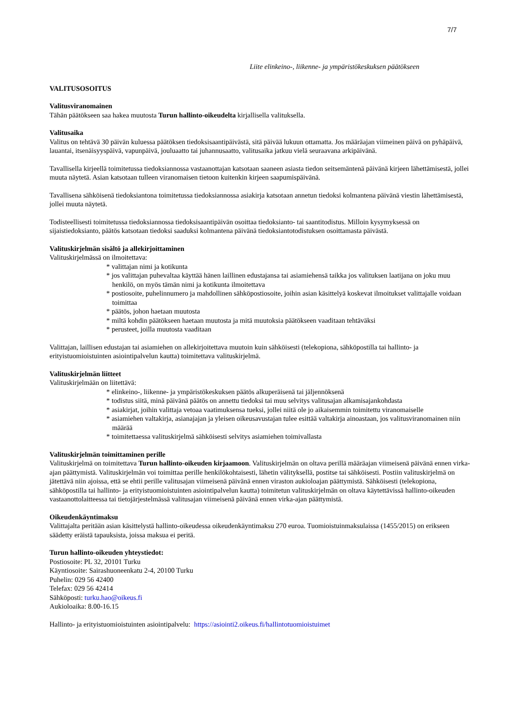7/7
Liite elinkeino-, liikenne- ja ympäristökeskuksen päätökseen
VALITUSOSOITUS
Valitusviranomainen
Tähän päätökseen saa hakea muutosta Turun hallinto-oikeudelta kirjallisella valituksella.
Valitusaika
Valitus on tehtävä 30 päivän kuluessa päätöksen tiedoksisaantipäivästä, sitä päivää lukuun ottamatta. Jos määräajan viimeinen päivä on pyhäpäivä, lauantai, itsenäisyyspäivä, vapunpäivä, jouluaatto tai juhannusaatto, valitusaika jatkuu vielä seuraavana arkipäivänä.
Tavallisella kirjeellä toimitetussa tiedoksiannossa vastaanottajan katsotaan saaneen asiasta tiedon seitsemäntenä päivänä kirjeen lähettämisestä, jollei muuta näytetä. Asian katsotaan tulleen viranomaisen tietoon kuitenkin kirjeen saapumispäivänä.
Tavallisena sähköisenä tiedoksiantona toimitetussa tiedoksiannossa asiakirja katsotaan annetun tiedoksi kolmantena päivänä viestin lähettämisestä, jollei muuta näytetä.
Todisteellisesti toimitetussa tiedoksiannossa tiedoksisaantipäivän osoittaa tiedoksianto- tai saantitodistus. Milloin kysymyksessä on sijaistiedoksianto, päätös katsotaan tiedoksi saaduksi kolmantena päivänä tiedoksiantotodistuksen osoittamasta päivästä.
Valituskirjelmän sisältö ja allekirjoittaminen
Valituskirjelmässä on ilmoitettava:
* valittajan nimi ja kotikunta
* jos valittajan puhevaltaa käyttää hänen laillinen edustajansa tai asiamiehensä taikka jos valituksen laatijana on joku muu henkilö, on myös tämän nimi ja kotikunta ilmoitettava
* postiosoite, puhelinnumero ja mahdollinen sähköpostiosoite, joihin asian käsittelyä koskevat ilmoitukset valittajalle voidaan toimittaa
* päätös, johon haetaan muutosta
* miltä kohdin päätökseen haetaan muutosta ja mitä muutoksia päätökseen vaaditaan tehtäväksi
* perusteet, joilla muutosta vaaditaan
Valittajan, laillisen edustajan tai asiamiehen on allekirjoitettava muutoin kuin sähköisesti (telekopiona, sähköpostilla tai hallinto- ja erityistuomioistuinten asiointipalvelun kautta) toimitettava valituskirjelmä.
Valituskirjelmän liitteet
Valituskirjelmään on liitettävä:
* elinkeino-, liikenne- ja ympäristökeskuksen päätös alkuperäisenä tai jäljennöksenä
* todistus siitä, minä päivänä päätös on annettu tiedoksi tai muu selvitys valitusajan alkamisajankohdasta
* asiakirjat, joihin valittaja vetoaa vaatimuksensa tueksi, jollei niitä ole jo aikaisemmin toimitettu viranomaiselle
* asiamiehen valtakirja, asianajajan ja yleisen oikeusavustajan tulee esittää valtakirja ainoastaan, jos valitusviranomainen niin määrää
* toimitettaessa valituskirjelmä sähköisesti selvitys asiamiehen toimivallasta
Valituskirjelmän toimittaminen perille
Valituskirjelmä on toimitettava Turun hallinto-oikeuden kirjaamoon. Valituskirjelmän on oltava perillä määräajan viimeisenä päivänä ennen virka-ajan päättymistä. Valituskirjelmän voi toimittaa perille henkilökohtaisesti, lähetin välityksellä, postitse tai sähköisesti. Postiin valituskirjelmä on jätettävä niin ajoissa, että se ehtii perille valitusajan viimeisenä päivänä ennen viraston aukioloajan päättymistä. Sähköisesti (telekopiona, sähköpostilla tai hallinto- ja erityistuomioistuinten asiointipalvelun kautta) toimitetun valituskirjelmän on oltava käytettävissä hallinto-oikeuden vastaanottolaitteessa tai tietojärjestelmässä valitusajan viimeisenä päivänä ennen virka-ajan päättymistä.
Oikeudenkäyntimaksu
Valittajalta peritään asian käsittelystä hallinto-oikeudessa oikeudenkäyntimaksu 270 euroa. Tuomioistuinmaksulaissa (1455/2015) on erikseen säädetty eräistä tapauksista, joissa maksua ei peritä.
Turun hallinto-oikeuden yhteystiedot:
Postiosoite: PL 32, 20101 Turku
Käyntiosoite: Sairashuoneenkatu 2-4, 20100 Turku
Puhelin: 029 56 42400
Telefax: 029 56 42414
Sähköposti: turku.hao@oikeus.fi
Aukioloaika: 8.00-16.15
Hallinto- ja erityistuomioistuinten asiointipalvelu: https://asiointi2.oikeus.fi/hallintotuomioistuimet